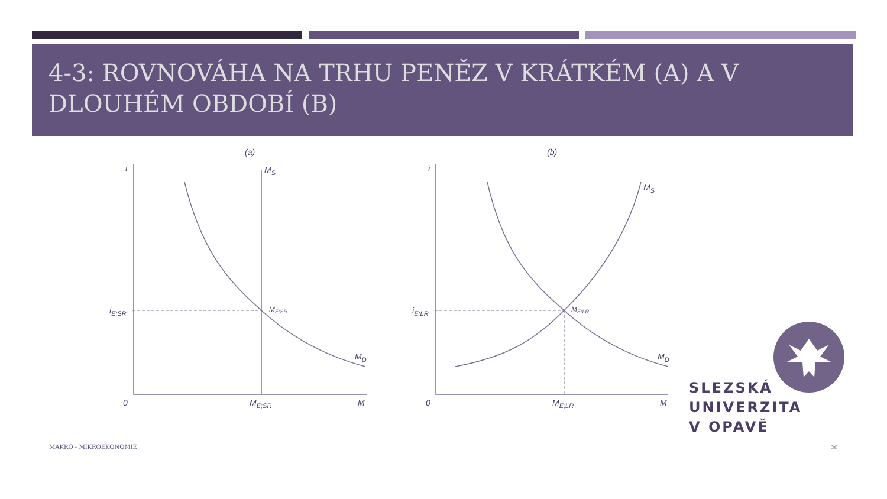4-3: ROVNOVÁHA NA TRHU PENĚZ V KRÁTKÉM (A) A V DLOUHÉM OBDOBÍ (B)
(a)
(b)
i
i
MS
MS
MD
MD
iE;SR
iE;LR
ME;SR
ME;LR
0
0
ME;SR
ME;LR
M
M
SLEZSKÁ
UNIVERZITA
V OPAVĚ
MAKRO - MIKROEKONOMIE 20